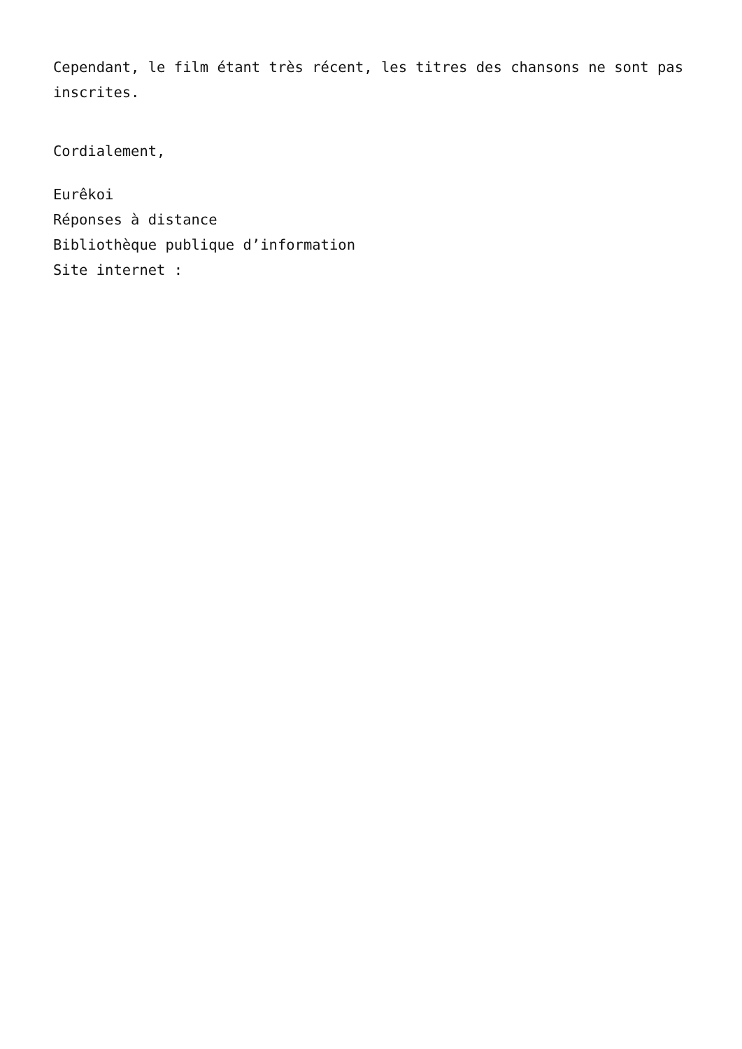Cependant, le film étant très récent, les titres des chansons ne sont pas inscrites.
Cordialement,
Eurêkoi
Réponses à distance
Bibliothèque publique d’information
Site internet :